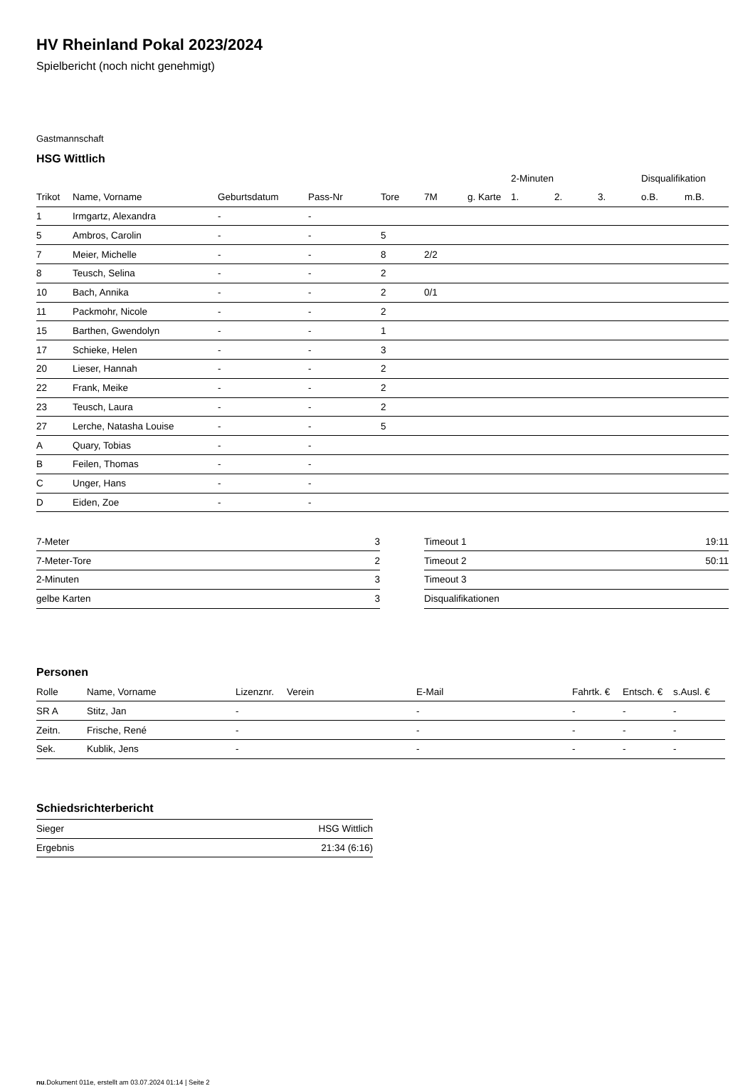HV Rheinland Pokal 2023/2024
Spielbericht (noch nicht genehmigt)
Gastmannschaft
HSG Wittlich
| | | | | | | | 2-Minuten | | | Disqualifikation | |
| --- | --- | --- | --- | --- | --- | --- | --- | --- | --- | --- | --- |
| Trikot | Name, Vorname | Geburtsdatum | Pass-Nr | Tore | 7M | g. Karte | 1. | 2. | 3. | o.B. | m.B. |
| 1 | Irmgartz, Alexandra | - | - | | | | | | | | |
| 5 | Ambros, Carolin | - | - | 5 | | | | | | | |
| 7 | Meier, Michelle | - | - | 8 | 2/2 | | | | | | |
| 8 | Teusch, Selina | - | - | 2 | | | | | | | |
| 10 | Bach, Annika | - | - | 2 | 0/1 | | | | | | |
| 11 | Packmohr, Nicole | - | - | 2 | | | | | | | |
| 15 | Barthen, Gwendolyn | - | - | 1 | | | | | | | |
| 17 | Schieke, Helen | - | - | 3 | | | | | | | |
| 20 | Lieser, Hannah | - | - | 2 | | | | | | | |
| 22 | Frank, Meike | - | - | 2 | | | | | | | |
| 23 | Teusch, Laura | - | - | 2 | | | | | | | |
| 27 | Lerche, Natasha Louise | - | - | 5 | | | | | | | |
| A | Quary, Tobias | - | - | | | | | | | | |
| B | Feilen, Thomas | - | - | | | | | | | | |
| C | Unger, Hans | - | - | | | | | | | | |
| D | Eiden, Zoe | - | - | | | | | | | | |
| 7-Meter | 3 |
| 7-Meter-Tore | 2 |
| 2-Minuten | 3 |
| gelbe Karten | 3 |
| Timeout 1 | 19:11 |
| Timeout 2 | 50:11 |
| Timeout 3 | |
| Disqualifikationen | |
Personen
| Rolle | Name, Vorname | Lizenznr. | Verein | E-Mail | Fahrtk. € | Entsch. € | s.Ausl. € |
| --- | --- | --- | --- | --- | --- | --- | --- |
| SR A | Stitz, Jan | - | | - | - | - | - |
| Zeitn. | Frische, René | - | | - | - | - | - |
| Sek. | Kublik, Jens | - | | - | - | - | - |
Schiedsrichterbericht
| Sieger | HSG Wittlich |
| Ergebnis | 21:34 (6:16) |
nu.Dokument 011e, erstellt am 03.07.2024 01:14 | Seite 2